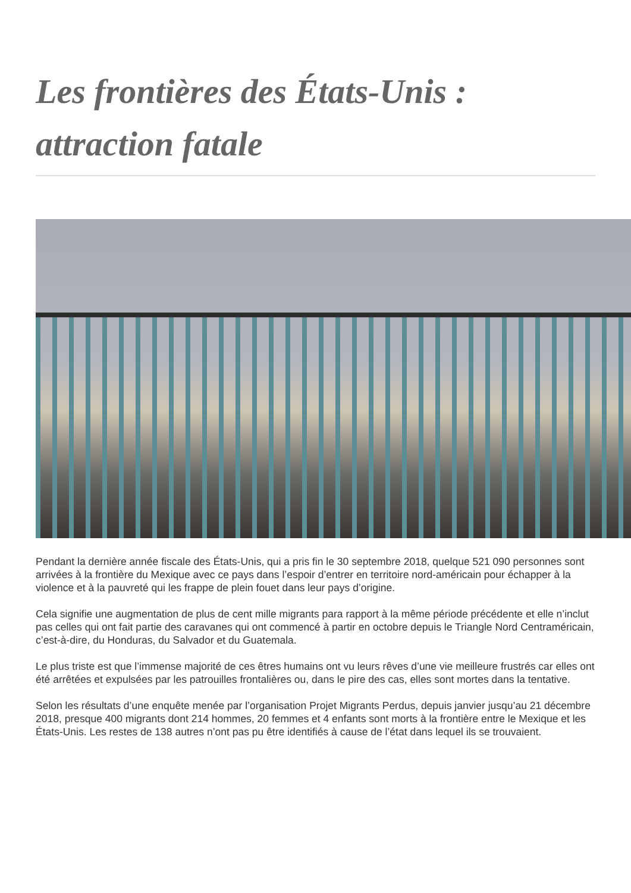Les frontières des États-Unis : attraction fatale
Pendant la dernière année fiscale des États-Unis, qui a pris fin le 30 septembre 2018, quelque 521 090 personnes sont arrivées à la frontière du Mexique avec ce pays dans l’espoir d’entrer en territoire nord-américain pour échapper à la violence et à la pauvreté qui les frappe de plein fouet dans leur pays d’origine.
Cela signifie une augmentation de plus de cent mille migrants para rapport à la même période précédente et elle n’inclut pas celles qui ont fait partie des caravanes qui ont commencé à partir en octobre depuis le Triangle Nord Centraméricain, c’est-à-dire, du Honduras, du Salvador et du Guatemala.
Le plus triste est que l’immense majorité de ces êtres humains ont vu leurs rêves d’une vie meilleure frustrés car elles ont été arrêtées et expulsées par les patrouilles frontalières ou, dans le pire des cas, elles sont mortes dans la tentative.
Selon les résultats d’une enquête menée par l’organisation Projet Migrants Perdus, depuis janvier jusqu’au 21 décembre 2018, presque 400 migrants dont 214 hommes, 20 femmes et 4 enfants sont morts à la frontière entre le Mexique et les États-Unis. Les restes de 138 autres n’ont pas pu être identifiés à cause de l’état dans lequel ils se trouvaient.